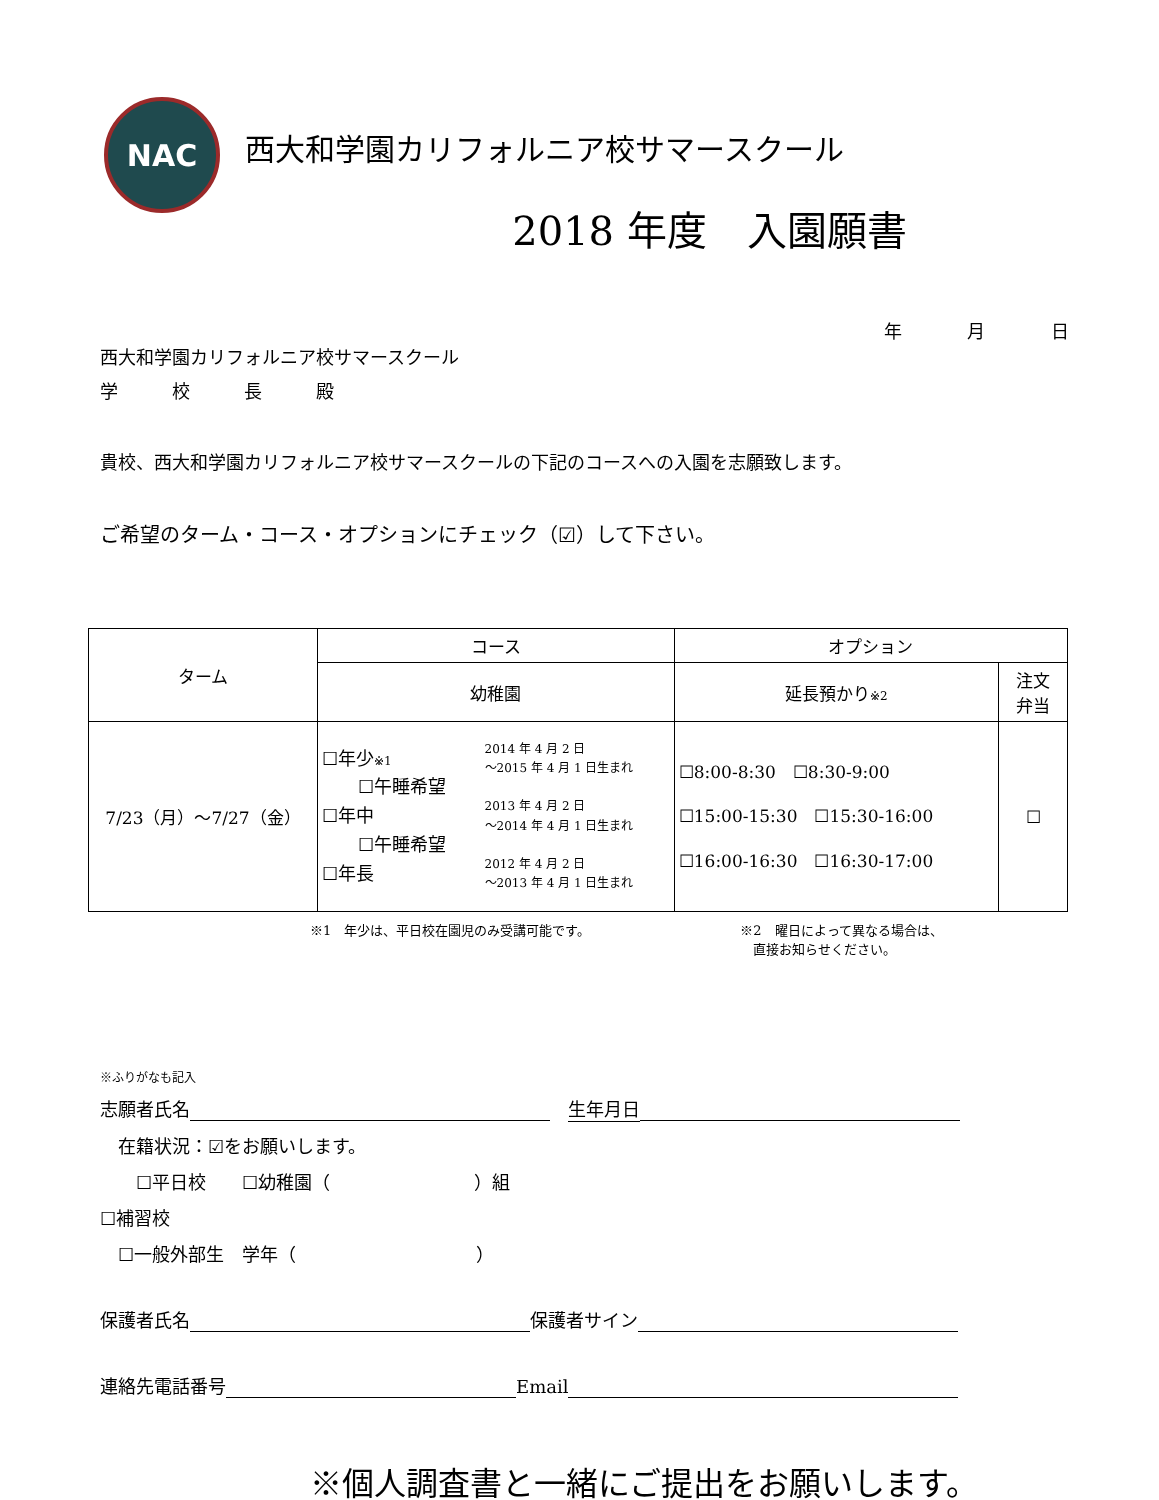NAC
西大和学園カリフォルニア校サマースクール
2018 年度　入園願書
年 月 日
西大和学園カリフォルニア校サマースクール
学　　　校　　　長　　　殿
貴校、西大和学園カリフォルニア校サマースクールの下記のコースへの入園を志願致します。
ご希望のターム・コース・オプションにチェック（☑）して下さい。
| ターム | コース | | オプション | |
| --- | --- | --- | --- | --- |
| | 幼稚園 | | 延長預かり ※2 | 注文 弁当 |
| 7/23（月）～7/27（金） | ☐年少 ※1 ☐午睡希望 ☐年中 ☐午睡希望 ☐年長 | 2014 年 4 月 2 日 ～2015 年 4 月 1 日生まれ 2013 年 4 月 2 日 ～2014 年 4 月 1 日生まれ 2012 年 4 月 2 日 ～2013 年 4 月 1 日生まれ | ☐8:00-8:30 ☐8:30-9:00 ☐15:00-15:30 ☐15:30-16:00 ☐16:00-16:30 ☐16:30-17:00 | ☐ |
※1　年少は、平日校在園児のみ受講可能です。 ※2　曜日によって異なる場合は、
　直接お知らせください。
※ふりがなも記入
志願者氏名 　生年月日
　在籍状況：☑をお願いします。
　　☐平日校　　☐幼稚園（　　　　　　　　）組
☐補習校
　☐一般外部生　学年（　　　　　　　　　　）
保護者氏名 保護者サイン
連絡先電話番号 Email
※個人調査書と一緒にご提出をお願いします。